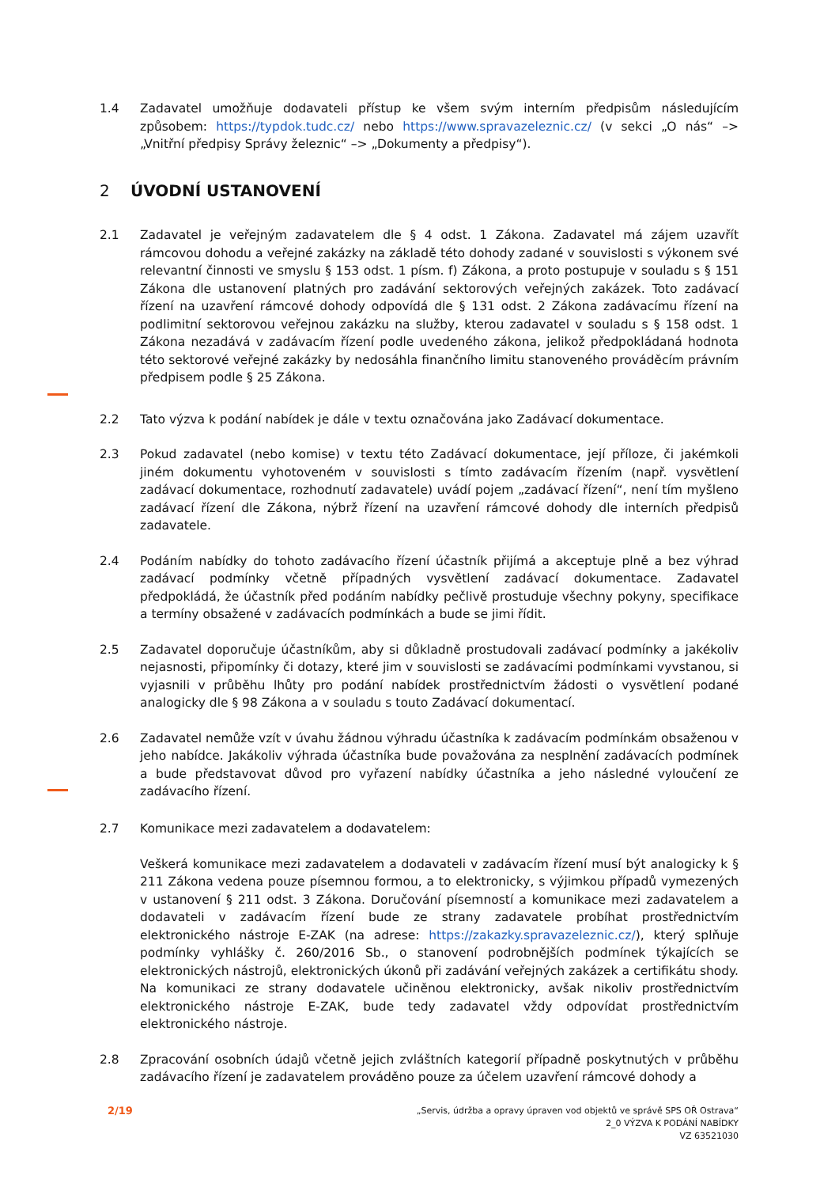1.4 Zadavatel umožňuje dodavateli přístup ke všem svým interním předpisům následujícím způsobem: https://typdok.tudc.cz/ nebo https://www.spravazeleznic.cz/ (v sekci „O nás“ –> „Vnitřní předpisy Správy železnic“ –> „Dokumenty a předpisy“).
2 ÚVODNÍ USTANOVENÍ
2.1 Zadavatel je veřejným zadavatelem dle § 4 odst. 1 Zákona. Zadavatel má zájem uzavřít rámcovou dohodu a veřejné zakázky na základě této dohody zadané v souvislosti s výkonem své relevantní činnosti ve smyslu § 153 odst. 1 písm. f) Zákona, a proto postupuje v souladu s § 151 Zákona dle ustanovení platných pro zadávání sektorových veřejných zakázek. Toto zadávací řízení na uzavření rámcové dohody odpovídá dle § 131 odst. 2 Zákona zadávacímu řízení na podlimitní sektorovou veřejnou zakázku na služby, kterou zadavatel v souladu s § 158 odst. 1 Zákona nezadává v zadávacím řízení podle uvedeného zákona, jelikož předpokládaná hodnota této sektorové veřejné zakázky by nedosáhla finančního limitu stanoveného prováděcím právním předpisem podle § 25 Zákona.
2.2 Tato výzva k podání nabídek je dále v textu označována jako Zadávací dokumentace.
2.3 Pokud zadavatel (nebo komise) v textu této Zadávací dokumentace, její příloze, či jakémkoli jiném dokumentu vyhotoveném v souvislosti s tímto zadávacím řízením (např. vysvětlení zadávací dokumentace, rozhodnutí zadavatele) uvádí pojem „zadávací řízení“, není tím myšleno zadávací řízení dle Zákona, nýbrž řízení na uzavření rámcové dohody dle interních předpisů zadavatele.
2.4 Podáním nabídky do tohoto zadávacího řízení účastník přijímá a akceptuje plně a bez výhrad zadávací podmínky včetně případných vysvětlení zadávací dokumentace. Zadavatel předpokládá, že účastník před podáním nabídky pečlivě prostuduje všechny pokyny, specifikace a termíny obsažené v zadávacích podmínkách a bude se jimi řídit.
2.5 Zadavatel doporučuje účastníkům, aby si důkladně prostudovali zadávací podmínky a jakékoliv nejasnosti, připomínky či dotazy, které jim v souvislosti se zadávacími podmínkami vyvstanou, si vyjasnili v průběhu lhůty pro podání nabídek prostřednictvím žádosti o vysvětlení podané analogicky dle § 98 Zákona a v souladu s touto Zadávací dokumentací.
2.6 Zadavatel nemůže vzít v úvahu žádnou výhradu účastníka k zadávacím podmínkám obsaženou v jeho nabídce. Jakákoliv výhrada účastníka bude považována za nesplnění zadávacích podmínek a bude představovat důvod pro vyřazení nabídky účastníka a jeho následné vyloučení ze zadávacího řízení.
2.7 Komunikace mezi zadavatelem a dodavatelem:
Veškerá komunikace mezi zadavatelem a dodavateli v zadávacím řízení musí být analogicky k § 211 Zákona vedena pouze písemnou formou, a to elektronicky, s výjimkou případů vymezených v ustanovení § 211 odst. 3 Zákona. Doručování písemností a komunikace mezi zadavatelem a dodavateli v zadávacím řízení bude ze strany zadavatele probíhat prostřednictvím elektronického nástroje E-ZAK (na adrese: https://zakazky.spravazeleznic.cz/), který splňuje podmínky vyhlášky č. 260/2016 Sb., o stanovení podrobnějších podmínek týkajících se elektronických nástrojů, elektronických úkonů při zadávání veřejných zakázek a certifikátu shody. Na komunikaci ze strany dodavatele učiněnou elektronicky, avšak nikoliv prostřednictvím elektronického nástroje E-ZAK, bude tedy zadavatel vždy odpovídat prostřednictvím elektronického nástroje.
2.8 Zpracování osobních údajů včetně jejich zvláštních kategorií případně poskytnutých v průběhu zadávacího řízení je zadavatelem prováděno pouze za účelem uzavření rámcové dohody a
2/19
„Servis, údržba a opravy úpraven vod objektů ve správě SPS OŘ Ostrava“
2_0 VÝZVA K PODÁNÍ NABÍDKY
VZ 63521030